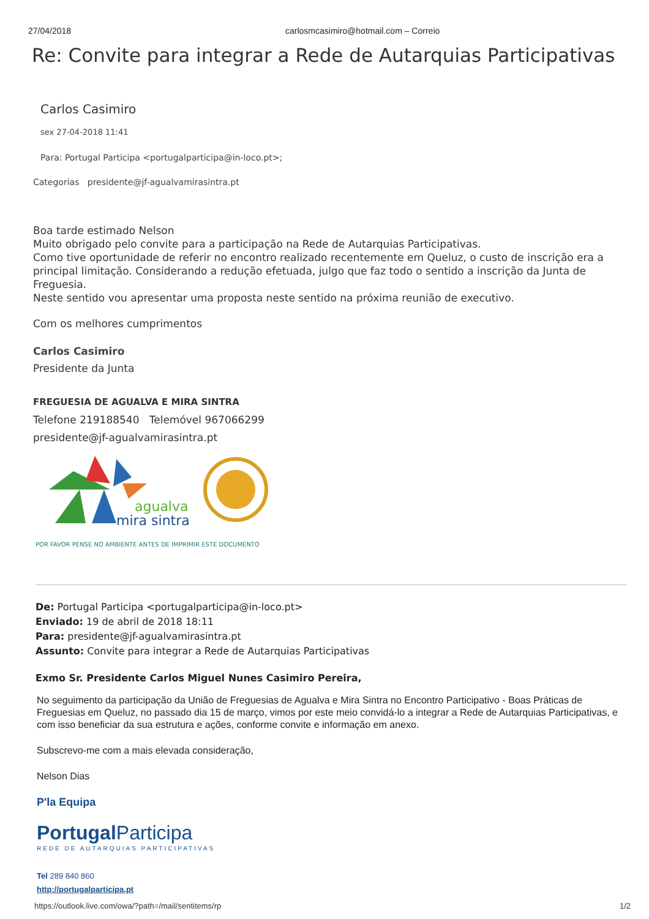27/04/2018 carlosmcasimiro@hotmail.com – Correio
Re: Convite para integrar a Rede de Autarquias Participativas
Carlos Casimiro
sex 27-04-2018 11:41
Para: Portugal Participa <portugalparticipa@in-loco.pt>;
Categorias presidente@jf-agualvamirasintra.pt
Boa tarde estimado Nelson
Muito obrigado pelo convite para a participação na Rede de Autarquias Participativas.
Como tive oportunidade de referir no encontro realizado recentemente em Queluz, o custo de inscrição era a principal limitação. Considerando a redução efetuada, julgo que faz todo o sentido a inscrição da Junta de Freguesia.
Neste sentido vou apresentar uma proposta neste sentido na próxima reunião de executivo.
Com os melhores cumprimentos
Carlos Casimiro
Presidente da Junta
FREGUESIA DE AGUALVA E MIRA SINTRA
Telefone 219188540 Telemóvel 967066299
presidente@jf-agualvamirasintra.pt
agualva
mira sintra
POR FAVOR PENSE NO AMBIENTE ANTES DE IMPRIMIR ESTE DOCUMENTO
De: Portugal Participa <portugalparticipa@in-loco.pt>
Enviado: 19 de abril de 2018 18:11
Para: presidente@jf-agualvamirasintra.pt
Assunto: Convite para integrar a Rede de Autarquias Participativas
Exmo Sr. Presidente Carlos Miguel Nunes Casimiro Pereira,
No seguimento da participação da União de Freguesias de Agualva e Mira Sintra no Encontro Participativo - Boas Práticas de Freguesias em Queluz, no passado dia 15 de março, vimos por este meio convidá-lo a integrar a Rede de Autarquias Participativas, e com isso beneficiar da sua estrutura e ações, conforme convite e informação em anexo.
Subscrevo-me com a mais elevada consideração,
Nelson Dias
P'la Equipa
Portugal Participa
REDE DE AUTARQUIAS PARTICIPATIVAS
Tel 289 840 860
http://portugalparticipa.pt
https://outlook.live.com/owa/?path=/mail/sentitems/rp 1/2